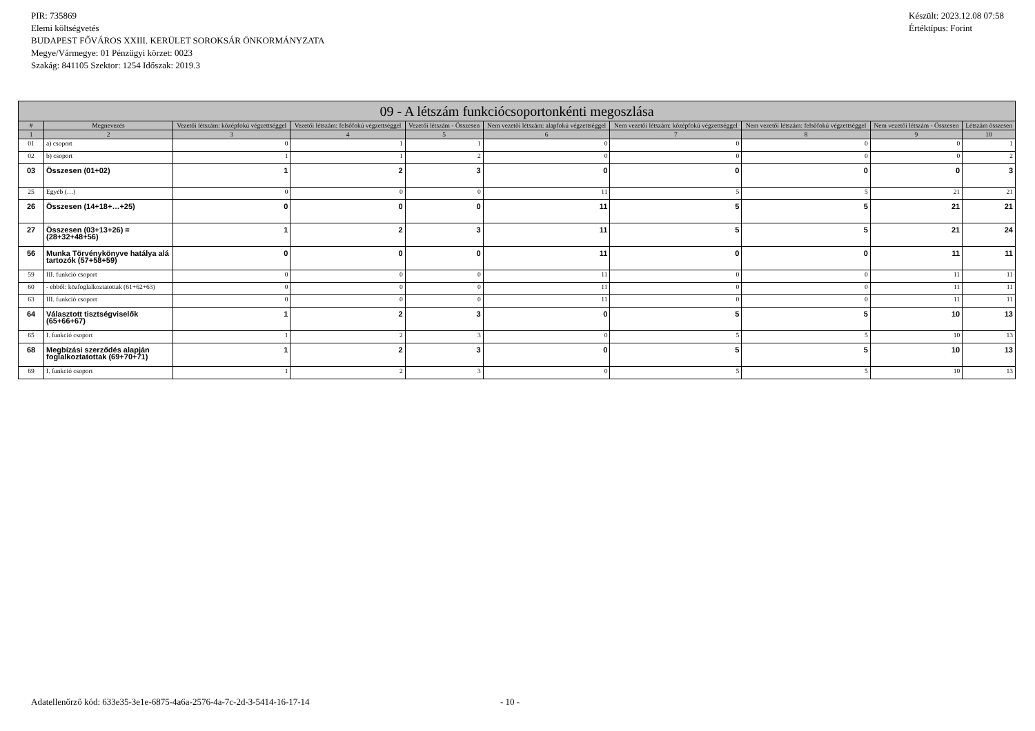PIR: 735869
Elemi költségvetés
BUDAPEST FŐVÁROS XXIII. KERÜLET SOROKSÁR ÖNKORMÁNYZATA
Megye/Vármegye: 01 Pénzügyi körzet: 0023
Szakág: 841105 Szektor: 1254 Időszak: 2019.3
Készült: 2023.12.08 07:58
Értéktípus: Forint
| 09 - A létszám funkciócsoportonkénti megoszlása | | | | | | | | | |
| --- | --- | --- | --- | --- | --- | --- | --- | --- | --- |
| # | Megnevezés | Vezetői létszám: középfokú végzettséggel | Vezetői létszám: felsőfokú végzettséggel | Vezetői létszám - Összesen | Nem vezetői létszám: alapfokú végzettséggel | Nem vezetői létszám: középfokú végzettséggel | Nem vezetői létszám: felsőfokú végzettséggel | Nem vezetői létszám - Összesen | Létszám összesen |
| 1 | 2 | 3 | 4 | 5 | 6 | 7 | 8 | 9 | 10 |
| 01 | a) csoport | 0 | 1 | 1 | 0 | 0 | 0 | 0 | 1 |
| 02 | b) csoport | 1 | 1 | 2 | 0 | 0 | 0 | 0 | 2 |
| 03 | Összesen (01+02) | 1 | 2 | 3 | 0 | 0 | 0 | 0 | 3 |
| 25 | Egyéb (…) | 0 | 0 | 0 | 11 | 5 | 5 | 21 | 21 |
| 26 | Összesen (14+18+…+25) | 0 | 0 | 0 | 11 | 5 | 5 | 21 | 21 |
| 27 | Összesen (03+13+26) = (28+32+48+56) | 1 | 2 | 3 | 11 | 5 | 5 | 21 | 24 |
| 56 | Munka Törvénykönyve hatálya alá tartozók (57+58+59) | 0 | 0 | 0 | 11 | 0 | 0 | 11 | 11 |
| 59 | III. funkció csoport | 0 | 0 | 0 | 11 | 0 | 0 | 11 | 11 |
| 60 | - ebből: közfoglalkoztatottak (61+62+63) | 0 | 0 | 0 | 11 | 0 | 0 | 11 | 11 |
| 63 | III. funkció csoport | 0 | 0 | 0 | 11 | 0 | 0 | 11 | 11 |
| 64 | Választott tisztségviselők (65+66+67) | 1 | 2 | 3 | 0 | 5 | 5 | 10 | 13 |
| 65 | I. funkció csoport | 1 | 2 | 3 | 0 | 5 | 5 | 10 | 13 |
| 68 | Megbízási szerződés alapján foglalkoztatottak (69+70+71) | 1 | 2 | 3 | 0 | 5 | 5 | 10 | 13 |
| 69 | I. funkció csoport | 1 | 2 | 3 | 0 | 5 | 5 | 10 | 13 |
Adatellenőrző kód: 633e35-3e1e-6875-4a6a-2576-4a-7c-2d-3-5414-16-17-14
- 10 -